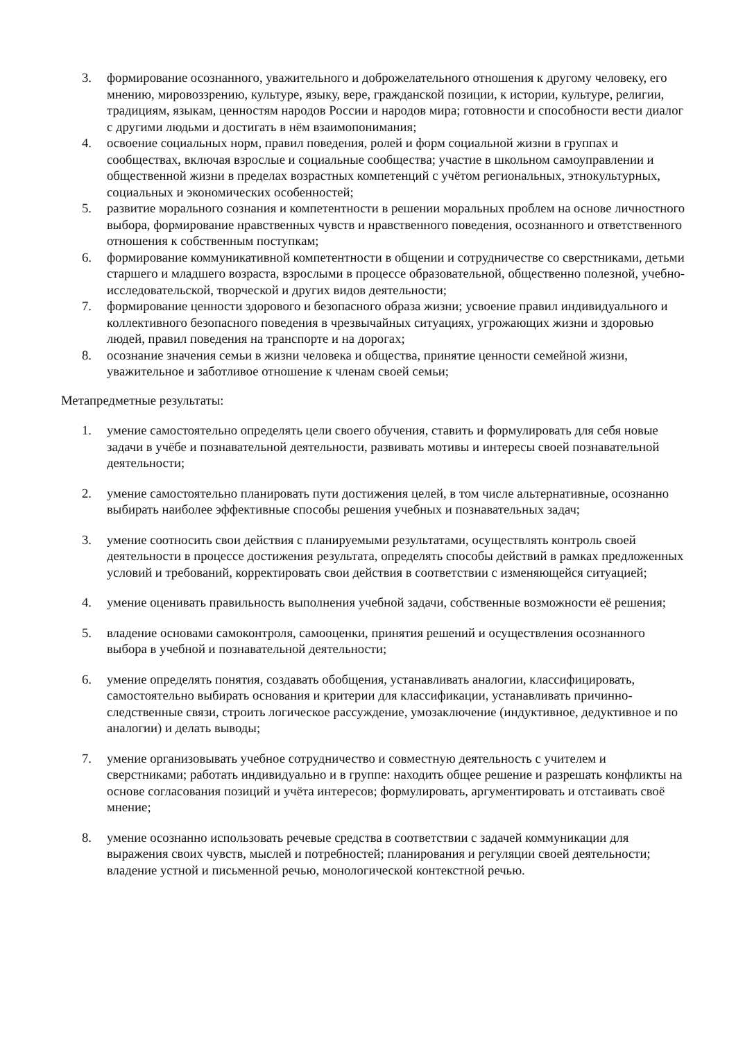3. формирование осознанного, уважительного и доброжелательного отношения к другому человеку, его мнению, мировоззрению, культуре, языку, вере, гражданской позиции, к истории, культуре, религии, традициям, языкам, ценностям народов России и народов мира; готовности и способности вести диалог с другими людьми и достигать в нём взаимопонимания;
4. освоение социальных норм, правил поведения, ролей и форм социальной жизни в группах и сообществах, включая взрослые и социальные сообщества; участие в школьном самоуправлении и общественной жизни в пределах возрастных компетенций с учётом региональных, этнокультурных, социальных и экономических особенностей;
5. развитие морального сознания и компетентности в решении моральных проблем на основе личностного выбора, формирование нравственных чувств и нравственного поведения, осознанного и ответственного отношения к собственным поступкам;
6. формирование коммуникативной компетентности в общении и сотрудничестве со сверстниками, детьми старшего и младшего возраста, взрослыми в процессе образовательной, общественно полезной, учебно-исследовательской, творческой и других видов деятельности;
7. формирование ценности здорового и безопасного образа жизни; усвоение правил индивидуального и коллективного безопасного поведения в чрезвычайных ситуациях, угрожающих жизни и здоровью людей, правил поведения на транспорте и на дорогах;
8. осознание значения семьи в жизни человека и общества, принятие ценности семейной жизни, уважительное и заботливое отношение к членам своей семьи;
Метапредметные результаты:
1. умение самостоятельно определять цели своего обучения, ставить и формулировать для себя новые задачи в учёбе и познавательной деятельности, развивать мотивы и интересы своей познавательной деятельности;
2. умение самостоятельно планировать пути достижения целей, в том числе альтернативные, осознанно выбирать наиболее эффективные способы решения учебных и познавательных задач;
3. умение соотносить свои действия с планируемыми результатами, осуществлять контроль своей деятельности в процессе достижения результата, определять способы действий в рамках предложенных условий и требований, корректировать свои действия в соответствии с изменяющейся ситуацией;
4. умение оценивать правильность выполнения учебной задачи, собственные возможности её решения;
5. владение основами самоконтроля, самооценки, принятия решений и осуществления осознанного выбора в учебной и познавательной деятельности;
6. умение определять понятия, создавать обобщения, устанавливать аналогии, классифицировать, самостоятельно выбирать основания и критерии для классификации, устанавливать причинно-следственные связи, строить логическое рассуждение, умозаключение (индуктивное, дедуктивное и по аналогии) и делать выводы;
7. умение организовывать учебное сотрудничество и совместную деятельность с учителем и сверстниками; работать индивидуально и в группе: находить общее решение и разрешать конфликты на основе согласования позиций и учёта интересов; формулировать, аргументировать и отстаивать своё мнение;
8. умение осознанно использовать речевые средства в соответствии с задачей коммуникации для выражения своих чувств, мыслей и потребностей; планирования и регуляции своей деятельности; владение устной и письменной речью, монологической контекстной речью.